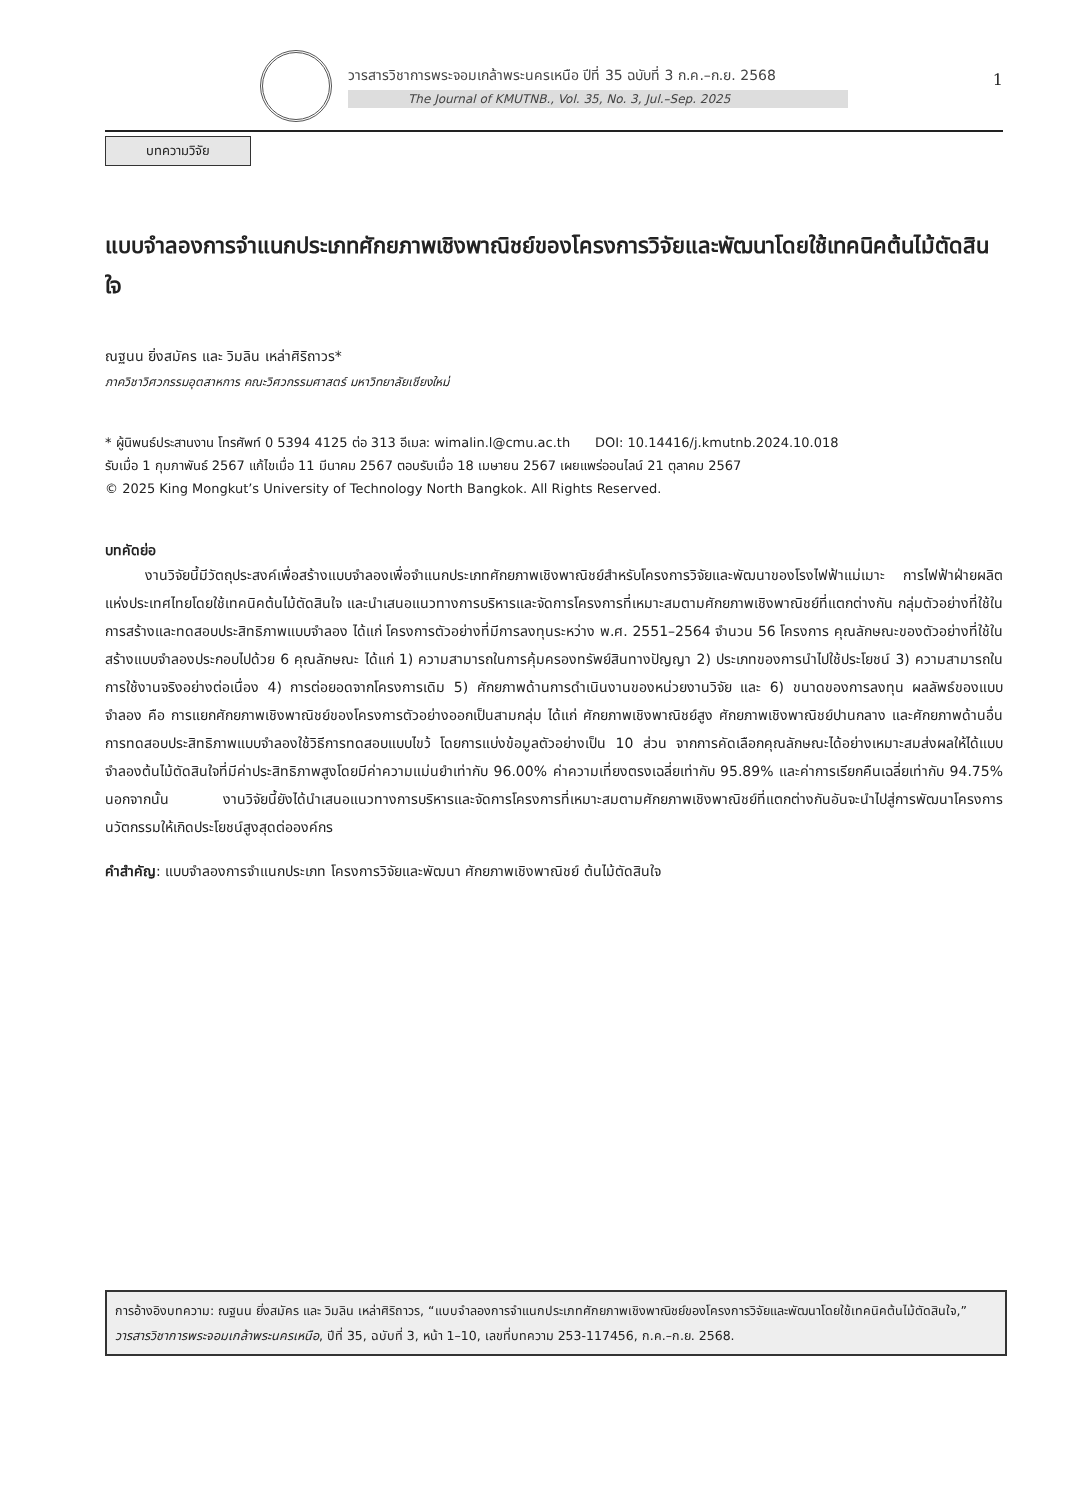วารสารวิชาการพระจอมเกล้าพระนครเหนือ ปีที่ 35 ฉบับที่ 3 ก.ค.–ก.ย. 2568
The Journal of KMUTNB., Vol. 35, No. 3, Jul.–Sep. 2025
1
บทความวิจัย
แบบจำลองการจำแนกประเภทศักยภาพเชิงพาณิชย์ของโครงการวิจัยและพัฒนาโดยใช้เทคนิคต้นไม้ตัดสินใจ
ณฐนน ยิ่งสมัคร และ วิมลิน เหล่าศิริถาวร*
ภาควิชาวิศวกรรมอุตสาหการ คณะวิศวกรรมศาสตร์ มหาวิทยาลัยเชียงใหม่
* ผู้นิพนธ์ประสานงาน โทรศัพท์ 0 5394 4125 ต่อ 313 อีเมล: wimalin.l@cmu.ac.th DOI: 10.14416/j.kmutnb.2024.10.018
รับเมื่อ 1 กุมภาพันธ์ 2567 แก้ไขเมื่อ 11 มีนาคม 2567 ตอบรับเมื่อ 18 เมษายน 2567 เผยแพร่ออนไลน์ 21 ตุลาคม 2567
© 2025 King Mongkut’s University of Technology North Bangkok. All Rights Reserved.
บทคัดย่อ
งานวิจัยนี้มีวัตถุประสงค์เพื่อสร้างแบบจำลองเพื่อจำแนกประเภทศักยภาพเชิงพาณิชย์สำหรับโครงการวิจัยและพัฒนาของโรงไฟฟ้าแม่เมาะ การไฟฟ้าฝ่ายผลิตแห่งประเทศไทยโดยใช้เทคนิคต้นไม้ตัดสินใจ และนำเสนอแนวทางการบริหารและจัดการโครงการที่เหมาะสมตามศักยภาพเชิงพาณิชย์ที่แตกต่างกัน กลุ่มตัวอย่างที่ใช้ในการสร้างและทดสอบประสิทธิภาพแบบจำลอง ได้แก่ โครงการตัวอย่างที่มีการลงทุนระหว่าง พ.ศ. 2551–2564 จำนวน 56 โครงการ คุณลักษณะของตัวอย่างที่ใช้ในสร้างแบบจำลองประกอบไปด้วย 6 คุณลักษณะ ได้แก่ 1) ความสามารถในการคุ้มครองทรัพย์สินทางปัญญา 2) ประเภทของการนำไปใช้ประโยชน์ 3) ความสามารถในการใช้งานจริงอย่างต่อเนื่อง 4) การต่อยอดจากโครงการเดิม 5) ศักยภาพด้านการดำเนินงานของหน่วยงานวิจัย และ 6) ขนาดของการลงทุน ผลลัพธ์ของแบบจำลอง คือ การแยกศักยภาพเชิงพาณิชย์ของโครงการตัวอย่างออกเป็นสามกลุ่ม ได้แก่ ศักยภาพเชิงพาณิชย์สูง ศักยภาพเชิงพาณิชย์ปานกลาง และศักยภาพด้านอื่น การทดสอบประสิทธิภาพแบบจำลองใช้วิธีการทดสอบแบบไขว้ โดยการแบ่งข้อมูลตัวอย่างเป็น 10 ส่วน จากการคัดเลือกคุณลักษณะได้อย่างเหมาะสมส่งผลให้ได้แบบจำลองต้นไม้ตัดสินใจที่มีค่าประสิทธิภาพสูงโดยมีค่าความแม่นยำเท่ากับ 96.00% ค่าความเที่ยงตรงเฉลี่ยเท่ากับ 95.89% และค่าการเรียกคืนเฉลี่ยเท่ากับ 94.75% นอกจากนั้น งานวิจัยนี้ยังได้นำเสนอแนวทางการบริหารและจัดการโครงการที่เหมาะสมตามศักยภาพเชิงพาณิชย์ที่แตกต่างกันอันจะนำไปสู่การพัฒนาโครงการนวัตกรรมให้เกิดประโยชน์สูงสุดต่อองค์กร
คำสำคัญ: แบบจำลองการจำแนกประเภท โครงการวิจัยและพัฒนา ศักยภาพเชิงพาณิชย์ ต้นไม้ตัดสินใจ
การอ้างอิงบทความ: ณฐนน ยิ่งสมัคร และ วิมลิน เหล่าศิริถาวร, “แบบจำลองการจำแนกประเภทศักยภาพเชิงพาณิชย์ของโครงการวิจัยและพัฒนาโดยใช้เทคนิคต้นไม้ตัดสินใจ,” วารสารวิชาการพระจอมเกล้าพระนครเหนือ, ปีที่ 35, ฉบับที่ 3, หน้า 1–10, เลขที่บทความ 253-117456, ก.ค.–ก.ย. 2568.